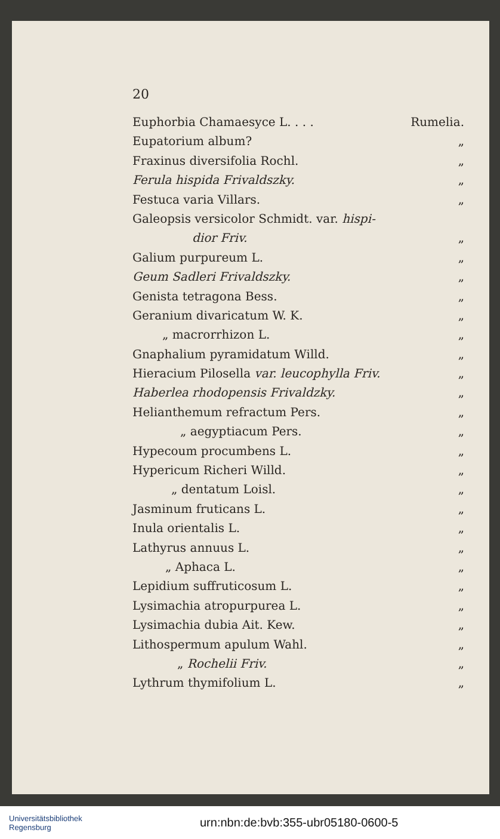20
Euphorbia Chamaesyce L. . . . Rumelia.
Eupatorium album? „
Fraxinus diversifolia Rochl. „
Ferula hispida Frivaldszky. „
Festuca varia Villars. „
Galeopsis versicolor Schmidt. var. hispi-
dior Friv. „
Galium purpureum L. „
Geum Sadleri Frivaldszky. „
Genista tetragona Bess. „
Geranium divaricatum W. K. „
„ macrorrhizon L. „
Gnaphalium pyramidatum Willd. „
Hieracium Pilosella var. leucophylla Friv. „
Haberlea rhodopensis Frivaldzky. „
Helianthemum refractum Pers. „
„ aegyptiacum Pers. „
Hypecoum procumbens L. „
Hypericum Richeri Willd. „
„ dentatum Loisl. „
Jasminum fruticans L. „
Inula orientalis L. „
Lathyrus annuus L. „
„ Aphaca L. „
Lepidium suffruticosum L. „
Lysimachia atropurpurea L. „
Lysimachia dubia Ait. Kew. „
Lithospermum apulum Wahl. „
„ Rochelii Friv. „
Lythrum thymifolium L. „
Universitätsbibliothek
Regensburg
urn:nbn:de:bvb:355-ubr05180-0600-5